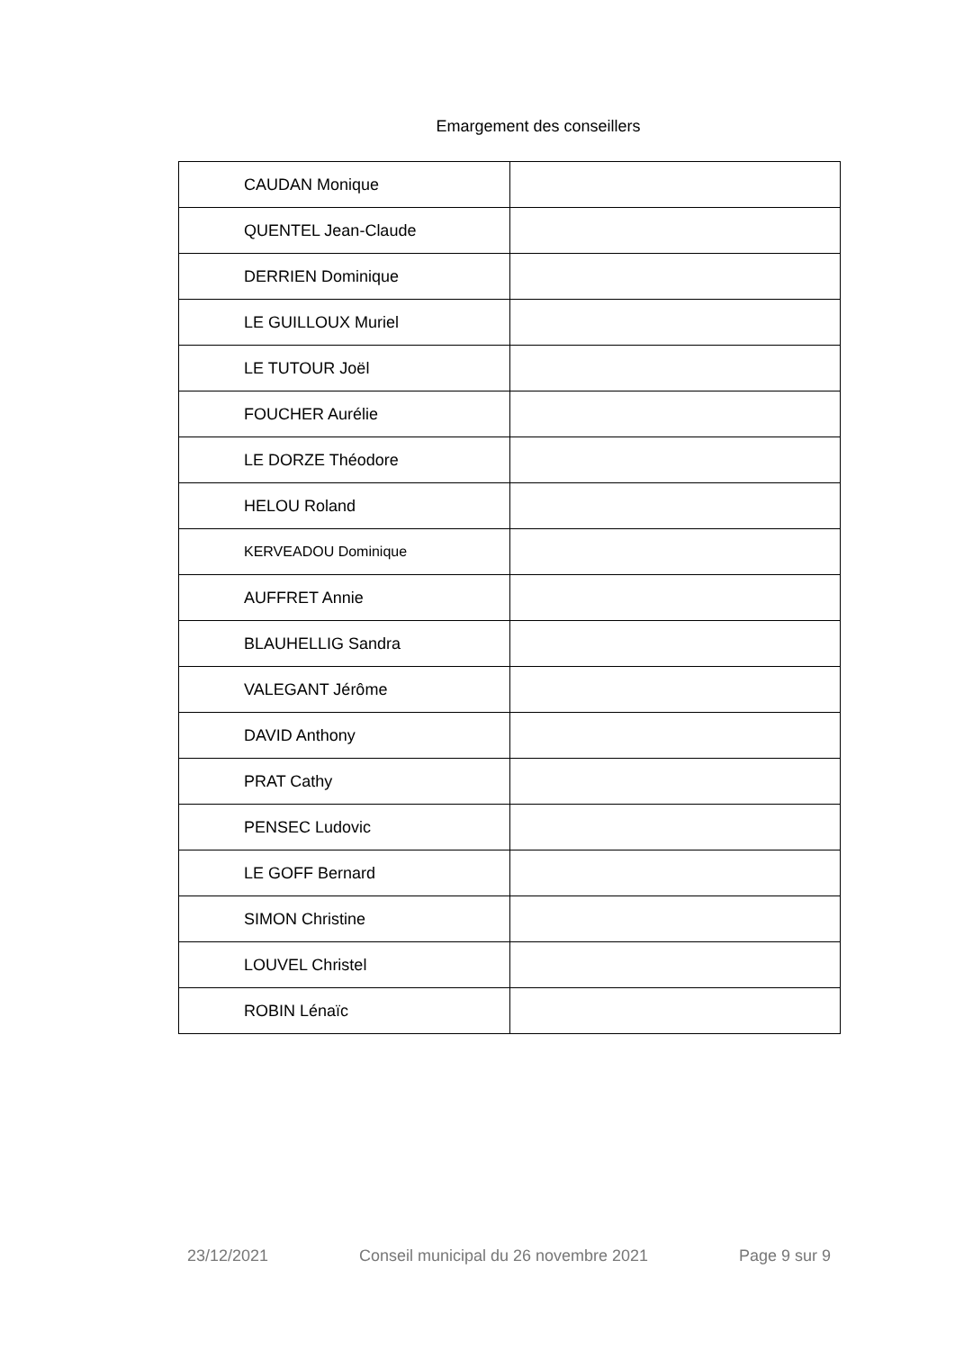Emargement des conseillers
| CAUDAN Monique | |
| QUENTEL Jean-Claude | |
| DERRIEN Dominique | |
| LE GUILLOUX Muriel | |
| LE TUTOUR Joël | |
| FOUCHER Aurélie | |
| LE DORZE Théodore | |
| HELOU Roland | |
| KERVEADOU Dominique | |
| AUFFRET Annie | |
| BLAUHELLIG Sandra | |
| VALEGANT Jérôme | |
| DAVID Anthony | |
| PRAT Cathy | |
| PENSEC Ludovic | |
| LE GOFF Bernard | |
| SIMON Christine | |
| LOUVEL Christel | |
| ROBIN Lénaïc | |
23/12/2021 Conseil municipal du 26 novembre 2021 Page 9 sur 9